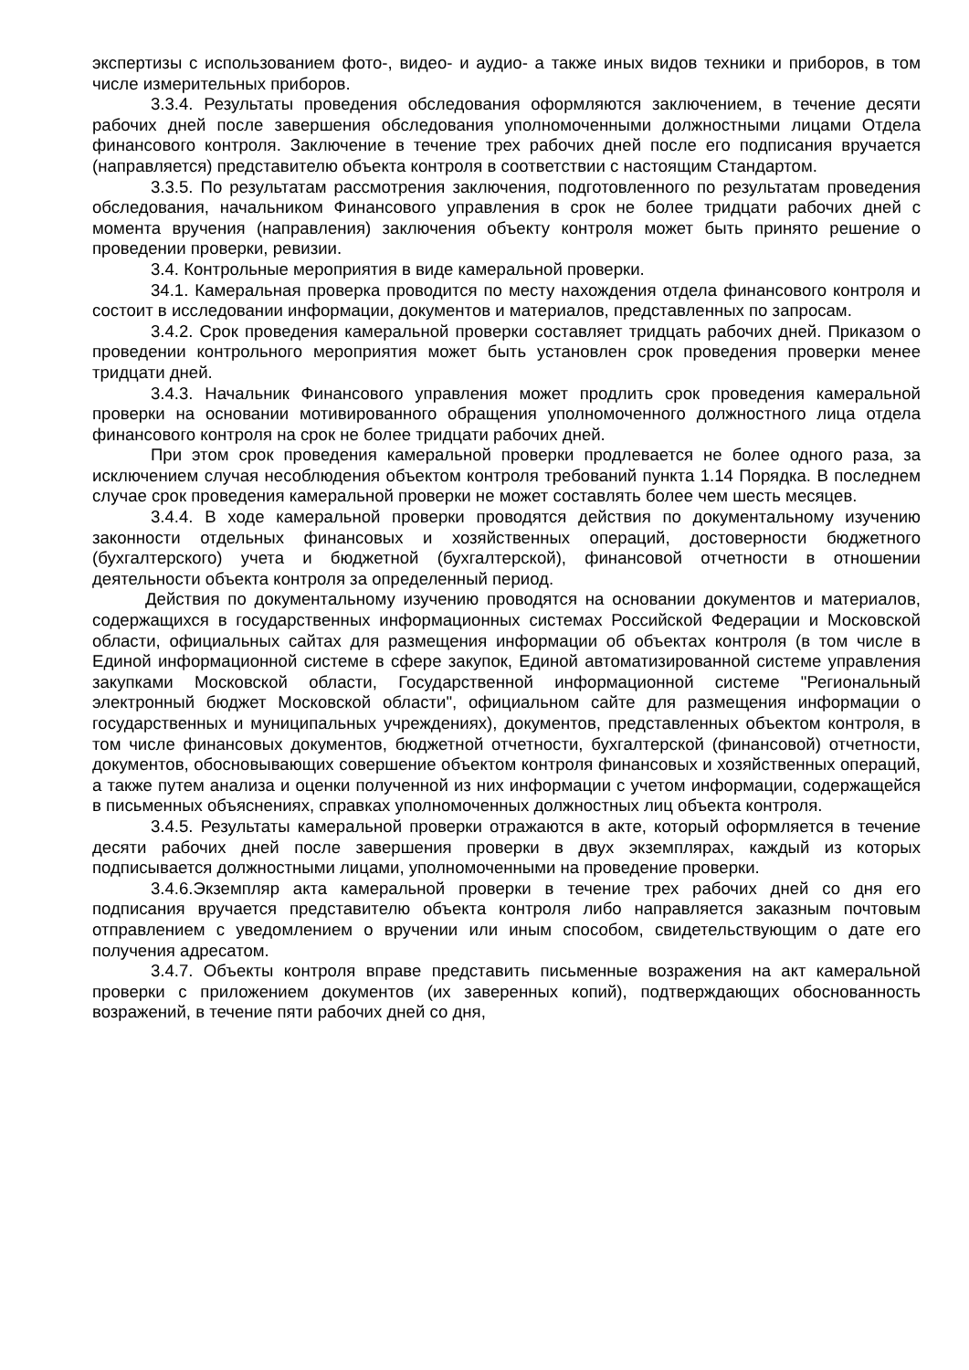экспертизы с использованием фото-, видео- и аудио- а также иных видов техники и приборов, в том числе измерительных приборов.
3.3.4. Результаты проведения обследования оформляются заключением, в течение десяти рабочих дней после завершения обследования уполномоченными должностными лицами Отдела финансового контроля. Заключение в течение трех рабочих дней после его подписания вручается (направляется) представителю объекта контроля в соответствии с настоящим Стандартом.
3.3.5. По результатам рассмотрения заключения, подготовленного по результатам проведения обследования, начальником Финансового управления в срок не более тридцати рабочих дней с момента вручения (направления) заключения объекту контроля может быть принято решение о проведении проверки, ревизии.
3.4. Контрольные мероприятия в виде камеральной проверки.
34.1. Камеральная проверка проводится по месту нахождения отдела финансового контроля и состоит в исследовании информации, документов и материалов, представленных по запросам.
3.4.2. Срок проведения камеральной проверки составляет тридцать рабочих дней. Приказом о проведении контрольного мероприятия может быть установлен срок проведения проверки менее тридцати дней.
3.4.3. Начальник Финансового управления может продлить срок проведения камеральной проверки на основании мотивированного обращения уполномоченного должностного лица отдела финансового контроля на срок не более тридцати рабочих дней.
При этом срок проведения камеральной проверки продлевается не более одного раза, за исключением случая несоблюдения объектом контроля требований пункта 1.14 Порядка. В последнем случае срок проведения камеральной проверки не может составлять более чем шесть месяцев.
3.4.4. В ходе камеральной проверки проводятся действия по документальному изучению законности отдельных финансовых и хозяйственных операций, достоверности бюджетного (бухгалтерского) учета и бюджетной (бухгалтерской), финансовой отчетности в отношении деятельности объекта контроля за определенный период.
Действия по документальному изучению проводятся на основании документов и материалов, содержащихся в государственных информационных системах Российской Федерации и Московской области, официальных сайтах для размещения информации об объектах контроля (в том числе в Единой информационной системе в сфере закупок, Единой автоматизированной системе управления закупками Московской области, Государственной информационной системе "Региональный электронный бюджет Московской области", официальном сайте для размещения информации о государственных и муниципальных учреждениях), документов, представленных объектом контроля, в том числе финансовых документов, бюджетной отчетности, бухгалтерской (финансовой) отчетности, документов, обосновывающих совершение объектом контроля финансовых и хозяйственных операций, а также путем анализа и оценки полученной из них информации с учетом информации, содержащейся в письменных объяснениях, справках уполномоченных должностных лиц объекта контроля.
3.4.5. Результаты камеральной проверки отражаются в акте, который оформляется в течение десяти рабочих дней после завершения проверки в двух экземплярах, каждый из которых подписывается должностными лицами, уполномоченными на проведение проверки.
3.4.6.Экземпляр акта камеральной проверки в течение трех рабочих дней со дня его подписания вручается представителю объекта контроля либо направляется заказным почтовым отправлением с уведомлением о вручении или иным способом, свидетельствующим о дате его получения адресатом.
3.4.7. Объекты контроля вправе представить письменные возражения на акт камеральной проверки с приложением документов (их заверенных копий), подтверждающих обоснованность возражений, в течение пяти рабочих дней со дня,